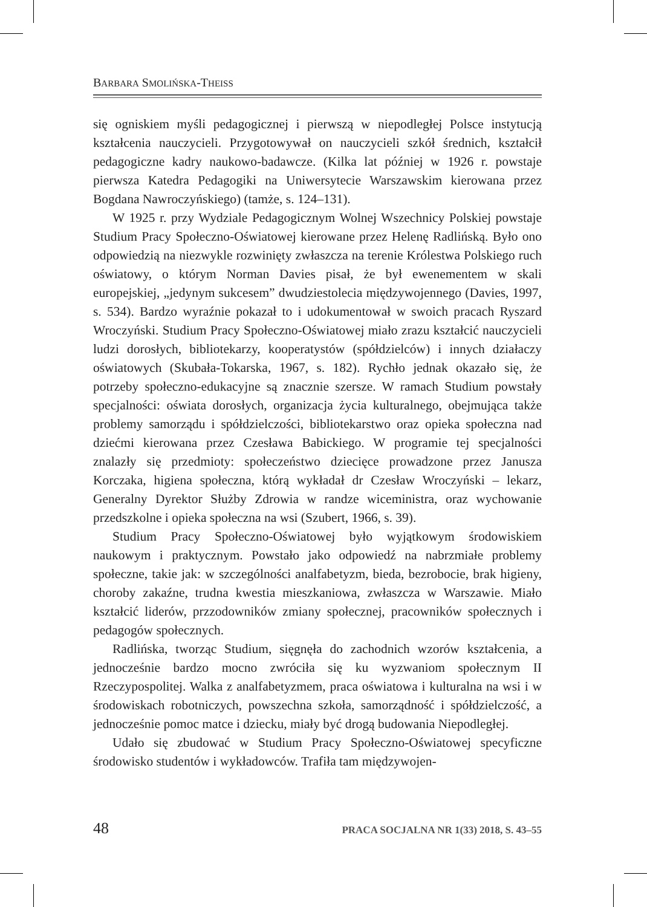BARBARA SMOLIŃSKA-THEISS
się ogniskiem myśli pedagogicznej i pierwszą w niepodległej Polsce instytucją kształcenia nauczycieli. Przygotowywał on nauczycieli szkół średnich, kształcił pedagogiczne kadry naukowo-badawcze. (Kilka lat później w 1926 r. powstaje pierwsza Katedra Pedagogiki na Uniwersytecie Warszawskim kierowana przez Bogdana Nawroczyńskiego) (tamże, s. 124–131).
W 1925 r. przy Wydziale Pedagogicznym Wolnej Wszechnicy Polskiej powstaje Studium Pracy Społeczno-Oświatowej kierowane przez Helenę Radlińską. Było ono odpowiedzią na niezwykle rozwinięty zwłaszcza na terenie Królestwa Polskiego ruch oświatowy, o którym Norman Davies pisał, że był ewenementem w skali europejskiej, „jedynym sukcesem” dwudziestolecia międzywojennego (Davies, 1997, s. 534). Bardzo wyraźnie pokazał to i udokumentował w swoich pracach Ryszard Wroczyński. Studium Pracy Społeczno-Oświatowej miało zrazu kształcić nauczycieli ludzi dorosłych, bibliotekarzy, kooperatystów (spółdzielców) i innych działaczy oświatowych (Skubała-Tokarska, 1967, s. 182). Rychło jednak okazało się, że potrzeby społeczno-edukacyjne są znacznie szersze. W ramach Studium powstały specjalności: oświata dorosłych, organizacja życia kulturalnego, obejmująca także problemy samorządu i spółdzielczości, bibliotekarstwo oraz opieka społeczna nad dziećmi kierowana przez Czesława Babickiego. W programie tej specjalności znalazły się przedmioty: społeczeństwo dziecięce prowadzone przez Janusza Korczaka, higiena społeczna, którą wykładał dr Czesław Wroczyński – lekarz, Generalny Dyrektor Służby Zdrowia w randze wiceministra, oraz wychowanie przedszkolne i opieka społeczna na wsi (Szubert, 1966, s. 39).
Studium Pracy Społeczno-Oświatowej było wyjątkowym środowiskiem naukowym i praktycznym. Powstało jako odpowiedź na nabrzmiałe problemy społeczne, takie jak: w szczególności analfabetyzm, bieda, bezrobocie, brak higieny, choroby zakaźne, trudna kwestia mieszkaniowa, zwłaszcza w Warszawie. Miało kształcić liderów, przzodowników zmiany społecznej, pracowników społecznych i pedagogów społecznych.
Radlińska, tworząc Studium, sięgnęła do zachodnich wzorów kształcenia, a jednocześnie bardzo mocno zwróciła się ku wyzwaniom społecznym II Rzeczypospolitej. Walka z analfabetyzmem, praca oświatowa i kulturalna na wsi i w środowiskach robotniczych, powszechna szkoła, samorządność i spółdzielczość, a jednocześnie pomoc matce i dziecku, miały być drogą budowania Niepodległej.
Udało się zbudować w Studium Pracy Społeczno-Oświatowej specyficzne środowisko studentów i wykładowców. Trafiła tam międzywojen-
48 PRACA SOCJALNA NR 1(33) 2018, S. 43–55